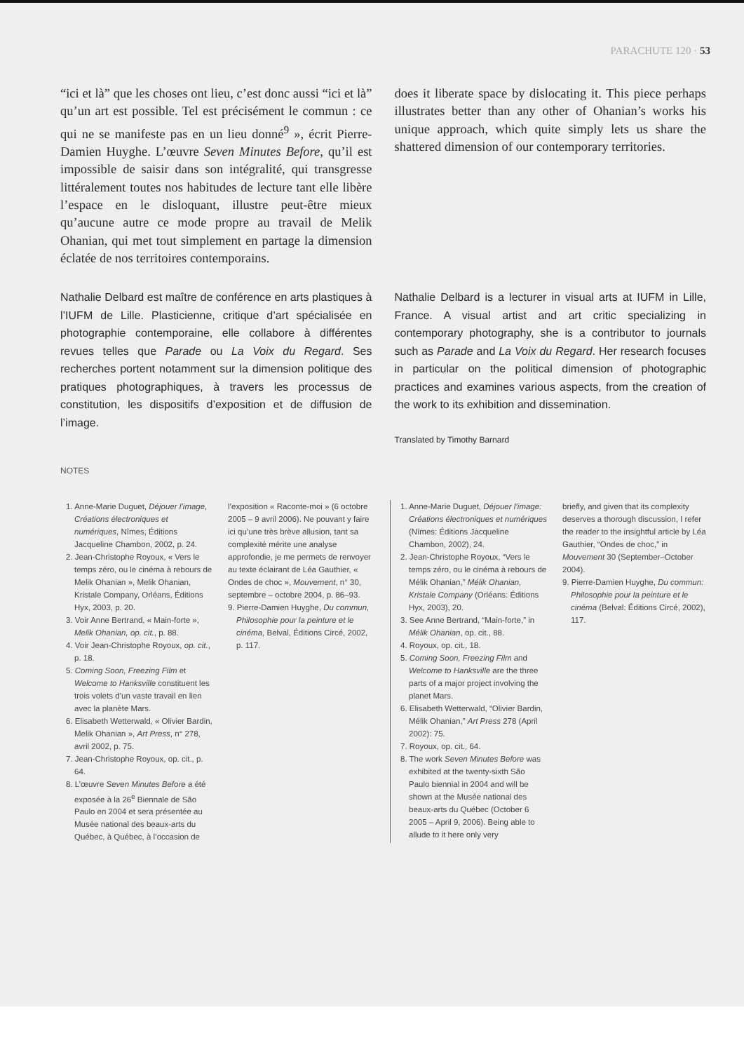PARACHUTE 120 · 53
“ici et là” que les choses ont lieu, c’est donc aussi “ici et là” qu’un art est possible. Tel est précisément le commun : ce qui ne se manifeste pas en un lieu donné<sup>9</sup> », écrit Pierre-Damien Huyghe. L’œuvre Seven Minutes Before, qu’il est impossible de saisir dans son intégralité, qui transgresse littéralement toutes nos habitudes de lecture tant elle libère l’espace en le disloquant, illustre peut-être mieux qu’aucune autre ce mode propre au travail de Melik Ohanian, qui met tout simplement en partage la dimension éclatée de nos territoires contemporains.
does it liberate space by dislocating it. This piece perhaps illustrates better than any other of Ohanian’s works his unique approach, which quite simply lets us share the shattered dimension of our contemporary territories.
Nathalie Delbard est maître de conférence en arts plastiques à l’IUFM de Lille. Plasticienne, critique d’art spécialisée en photographie contemporaine, elle collabore à différentes revues telles que Parade ou La Voix du Regard. Ses recherches portent notamment sur la dimension politique des pratiques photographiques, à travers les processus de constitution, les dispositifs d’exposition et de diffusion de l’image.
Nathalie Delbard is a lecturer in visual arts at IUFM in Lille, France. A visual artist and art critic specializing in contemporary photography, she is a contributor to journals such as Parade and La Voix du Regard. Her research focuses in particular on the political dimension of photographic practices and examines various aspects, from the creation of the work to its exhibition and dissemination.
Translated by Timothy Barnard
NOTES
1. Anne-Marie Duguet, Déjouer l’image, Créations électroniques et numériques, Nîmes, Éditions Jacqueline Chambon, 2002, p. 24.
2. Jean-Christophe Royoux, « Vers le temps zéro, ou le cinéma à rebours de Melik Ohanian », Melik Ohanian, Kristale Company, Orléans, Éditions Hyx, 2003, p. 20.
3. Voir Anne Bertrand, « Main-forte », Melik Ohanian, op. cit., p. 88.
4. Voir Jean-Christophe Royoux, op. cit., p. 18.
5. Coming Soon, Freezing Film et Welcome to Hanksville constituent les trois volets d’un vaste travail en lien avec la planète Mars.
6. Elisabeth Wetterwald, « Olivier Bardin, Melik Ohanian », Art Press, n° 278, avril 2002, p. 75.
7. Jean-Christophe Royoux, op. cit., p. 64.
8. L’œuvre Seven Minutes Before a été exposée à la 26<sup>e</sup> Biennale de São Paulo en 2004 et sera présentée au Musée national des beaux-arts du Québec, à Québec, à l’occasion de
l’exposition « Raconte-moi » (6 octobre 2005 – 9 avril 2006). Ne pouvant y faire ici qu’une très brève allusion, tant sa complexité mérite une analyse approfondie, je me permets de renvoyer au texte éclairant de Léa Gauthier, « Ondes de choc », Mouvement, n° 30, septembre – octobre 2004, p. 86–93.
9. Pierre-Damien Huyghe, Du commun, Philosophie pour la peinture et le cinéma, Belval, Éditions Circé, 2002, p. 117.
1. Anne-Marie Duguet, Déjouer l’image: Créations électroniques et numériques (Nîmes: Éditions Jacqueline Chambon, 2002), 24.
2. Jean-Christophe Royoux, “Vers le temps zéro, ou le cinéma à rebours de Mélik Ohanian,” Mélik Ohanian, Kristale Company (Orléans: Éditions Hyx, 2003), 20.
3. See Anne Bertrand, “Main-forte,” in Mélik Ohanian, op. cit., 88.
4. Royoux, op. cit., 18.
5. Coming Soon, Freezing Film and Welcome to Hanksville are the three parts of a major project involving the planet Mars.
6. Elisabeth Wetterwald, “Olivier Bardin, Mélik Ohanian,” Art Press 278 (April 2002): 75.
7. Royoux, op. cit., 64.
8. The work Seven Minutes Before was exhibited at the twenty-sixth São Paulo biennial in 2004 and will be shown at the Musée national des beaux-arts du Québec (October 6 2005 – April 9, 2006). Being able to allude to it here only very
briefly, and given that its complexity deserves a thorough discussion, I refer the reader to the insightful article by Léa Gauthier, “Ondes de choc,” in Mouvement 30 (September–October 2004).
9. Pierre-Damien Huyghe, Du commun: Philosophie pour la peinture et le cinéma (Belval: Éditions Circé, 2002), 117.